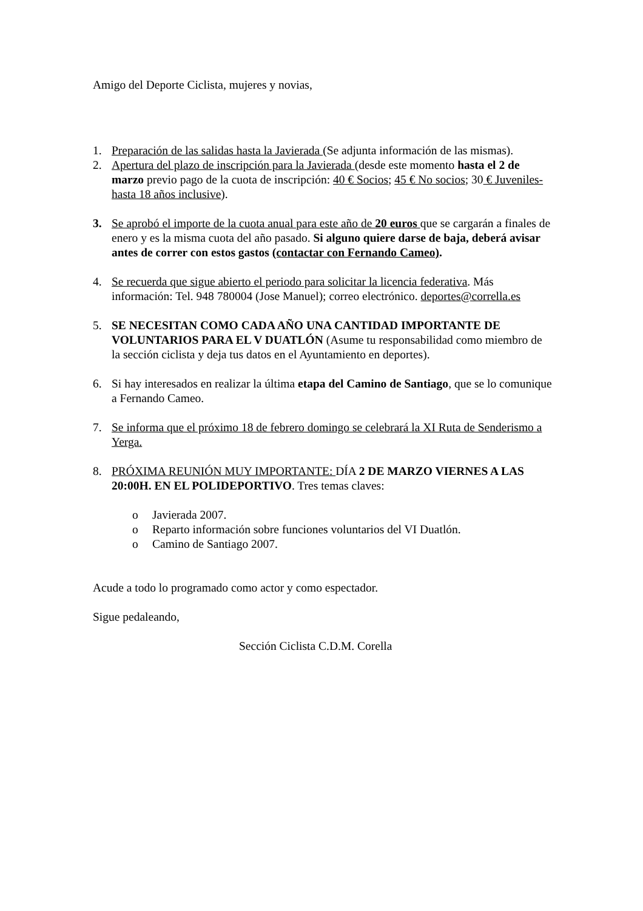Amigo del Deporte Ciclista, mujeres y novias,
1. Preparación de las salidas hasta la Javierada (Se adjunta información de las mismas).
2. Apertura del plazo de inscripción para la Javierada (desde este momento hasta el 2 de marzo previo pago de la cuota de inscripción: 40 € Socios; 45 € No socios; 30 € Juveniles- hasta 18 años inclusive).
3. Se aprobó el importe de la cuota anual para este año de 20 euros que se cargarán a finales de enero y es la misma cuota del año pasado. Si alguno quiere darse de baja, deberá avisar antes de correr con estos gastos (contactar con Fernando Cameo).
4. Se recuerda que sigue abierto el periodo para solicitar la licencia federativa. Más información: Tel. 948 780004 (Jose Manuel); correo electrónico. deportes@corrella.es
5. SE NECESITAN COMO CADA AÑO UNA CANTIDAD IMPORTANTE DE VOLUNTARIOS PARA EL V DUATLÓN (Asume tu responsabilidad como miembro de la sección ciclista y deja tus datos en el Ayuntamiento en deportes).
6. Si hay interesados en realizar la última etapa del Camino de Santiago, que se lo comunique a Fernando Cameo.
7. Se informa que el próximo 18 de febrero domingo se celebrará la XI Ruta de Senderismo a Yerga.
8. PRÓXIMA REUNIÓN MUY IMPORTANTE: DÍA 2 DE MARZO VIERNES A LAS 20:00H. EN EL POLIDEPORTIVO. Tres temas claves:
o Javierada 2007.
o Reparto información sobre funciones voluntarios del VI Duatlón.
o Camino de Santiago 2007.
Acude a todo lo programado como actor y como espectador.
Sigue pedaleando,
Sección Ciclista C.D.M. Corella